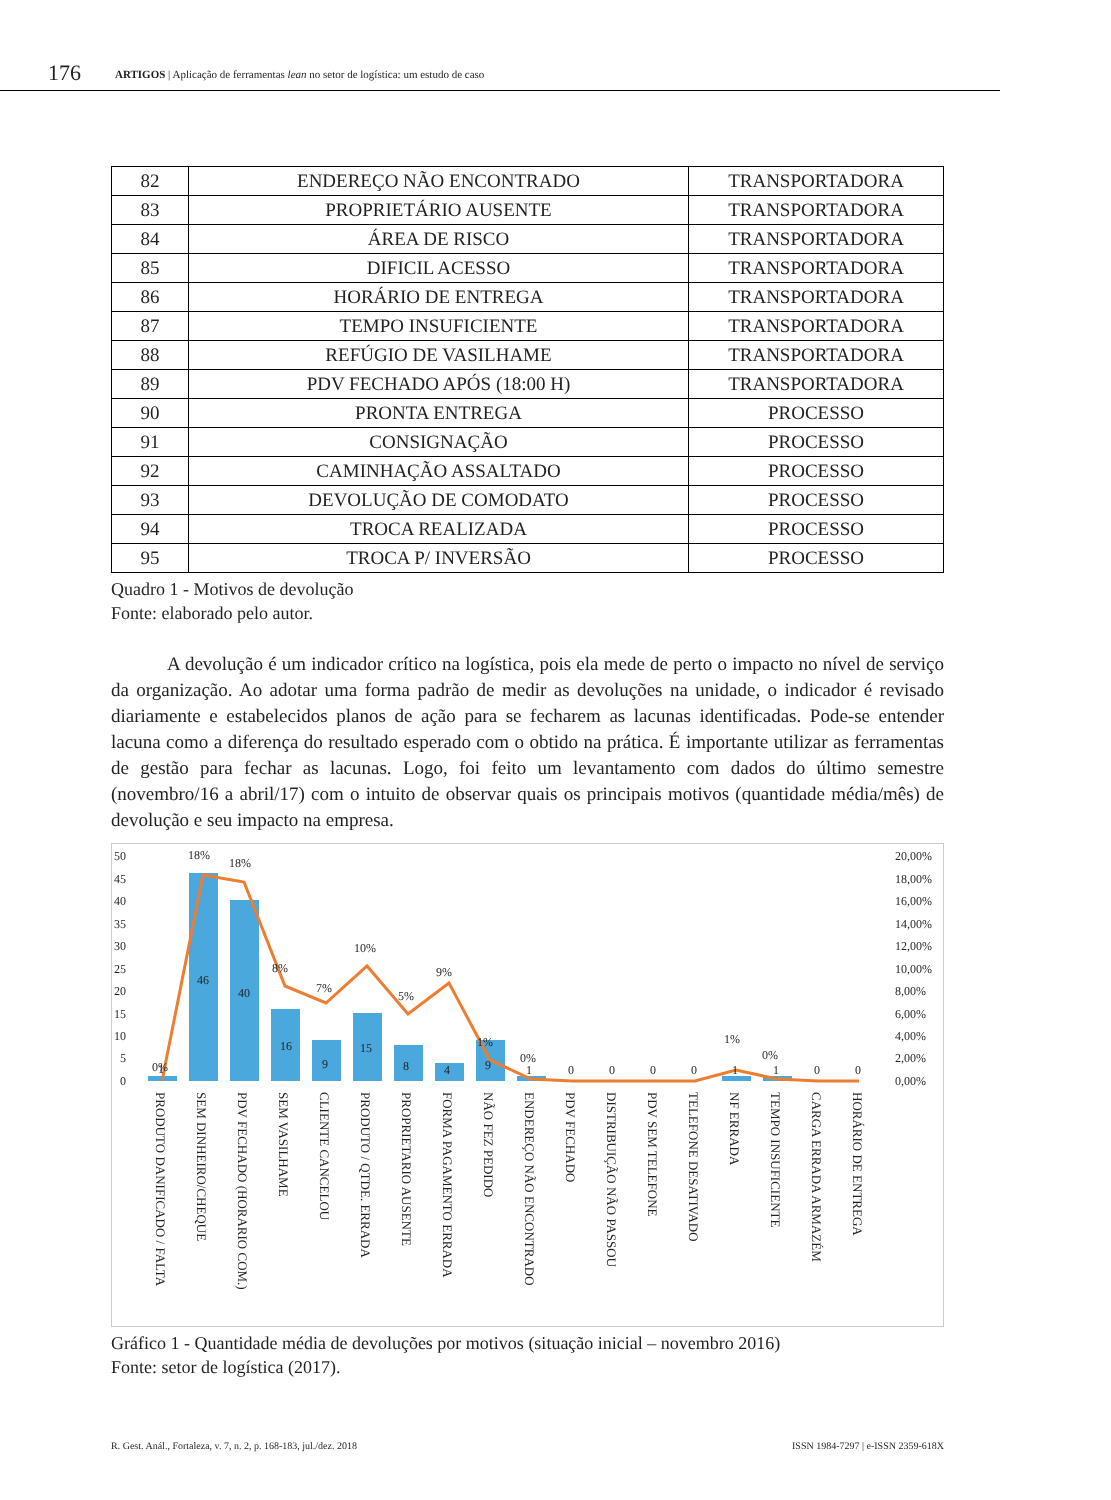176 ARTIGOS | Aplicação de ferramentas lean no setor de logística: um estudo de caso
| 82 | ENDEREÇO NÃO ENCONTRADO | TRANSPORTADORA |
| 83 | PROPRIETÁRIO AUSENTE | TRANSPORTADORA |
| 84 | ÁREA DE RISCO | TRANSPORTADORA |
| 85 | DIFICIL ACESSO | TRANSPORTADORA |
| 86 | HORÁRIO DE ENTREGA | TRANSPORTADORA |
| 87 | TEMPO INSUFICIENTE | TRANSPORTADORA |
| 88 | REFÚGIO DE VASILHAME | TRANSPORTADORA |
| 89 | PDV FECHADO APÓS (18:00 H) | TRANSPORTADORA |
| 90 | PRONTA ENTREGA | PROCESSO |
| 91 | CONSIGNAÇÃO | PROCESSO |
| 92 | CAMINHAÇÃO ASSALTADO | PROCESSO |
| 93 | DEVOLUÇÃO DE COMODATO | PROCESSO |
| 94 | TROCA REALIZADA | PROCESSO |
| 95 | TROCA P/ INVERSÃO | PROCESSO |
Quadro 1 - Motivos de devolução
Fonte: elaborado pelo autor.
A devolução é um indicador crítico na logística, pois ela mede de perto o impacto no nível de serviço da organização. Ao adotar uma forma padrão de medir as devoluções na unidade, o indicador é revisado diariamente e estabelecidos planos de ação para se fecharem as lacunas identificadas. Pode-se entender lacuna como a diferença do resultado esperado com o obtido na prática. É importante utilizar as ferramentas de gestão para fechar as lacunas. Logo, foi feito um levantamento com dados do último semestre (novembro/16 a abril/17) com o intuito de observar quais os principais motivos (quantidade média/mês) de devolução e seu impacto na empresa.
50
45
40
35
30
25
20
15
10
5
0
20,00%
18,00%
16,00%
14,00%
12,00%
10,00%
8,00%
6,00%
4,00%
2,00%
0,00%
18%
18%
8%
7%
10%
5%
9%
1%
0%
1%
0%
0%
46
40
16
9
15
8
4
9
1
1
0
0
0
0
1
1
0
0
PRODUTO DANIFICADO / FALTA
SEM DINHEIRO/CHEQUE
PDV FECHADO (HORARIO COM.)
SEM VASILHAME
CLIENTE CANCELOU
PRODUTO / QTDE. ERRADA
PROPRIETARIO AUSENTE
FORMA PAGAMENTO ERRADA
NÃO FEZ PEDIDO
ENDEREÇO NÃO ENCONTRADO
PDV FECHADO
DISTRIBUIÇÃO NÃO PASSOU
PDV SEM TELEFONE
TELEFONE DESATIVADO
NF ERRADA
TEMPO INSUFICIENTE
CARGA ERRADA ARMAZÉM
HORÁRIO DE ENTREGA
Gráfico 1 - Quantidade média de devoluções por motivos (situação inicial – novembro 2016)
Fonte: setor de logística (2017).
R. Gest. Anál., Fortaleza, v. 7, n. 2, p. 168-183, jul./dez. 2018 ISSN 1984-7297 | e-ISSN 2359-618X